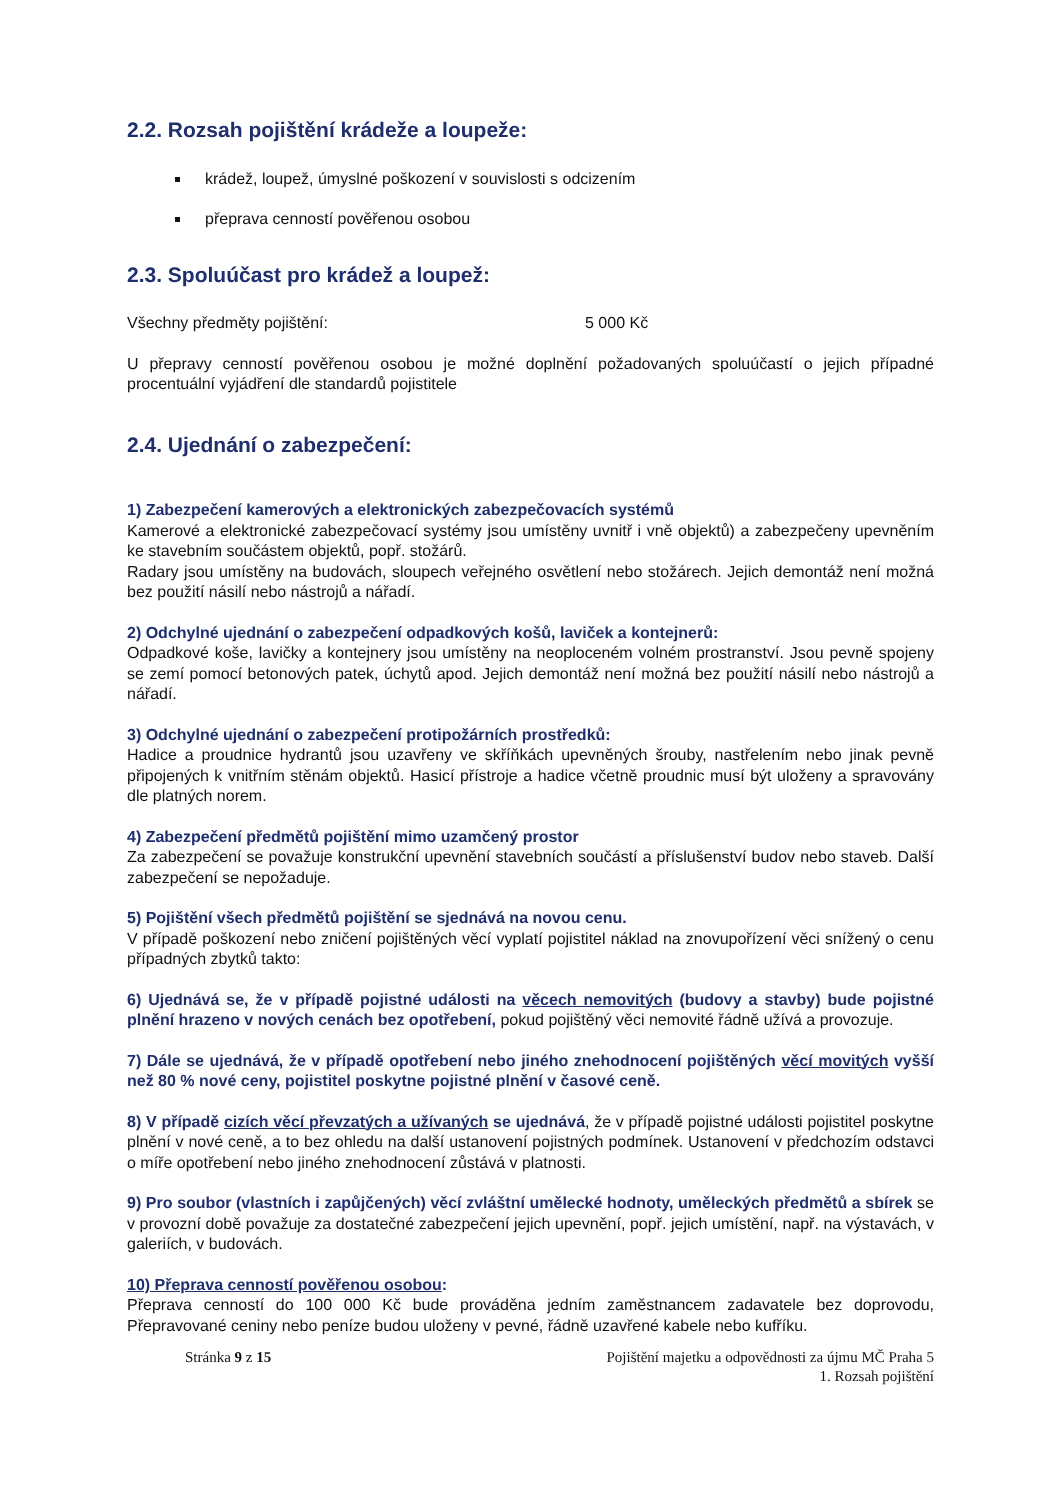2.2. Rozsah pojištění krádeže a loupeže:
krádež, loupež, úmyslné poškození v souvislosti s odcizením
přeprava cenností pověřenou osobou
2.3. Spoluúčast pro krádež a loupež:
Všechny předměty pojištění: 5 000 Kč
U přepravy cenností pověřenou osobou je možné doplnění požadovaných spoluúčastí o jejich případné procentuální vyjádření dle standardů pojistitele
2.4. Ujednání o zabezpečení:
1) Zabezpečení kamerových a elektronických zabezpečovacích systémů
Kamerové a elektronické zabezpečovací systémy jsou umístěny uvnitř i vně objektů) a zabezpečeny upevněním ke stavebním součástem objektů, popř. stožárů.
Radary jsou umístěny na budovách, sloupech veřejného osvětlení nebo stožárech. Jejich demontáž není možná bez použití násilí nebo nástrojů a nářadí.
2) Odchylné ujednání o zabezpečení odpadkových košů, laviček a kontejnerů:
Odpadkové koše, lavičky a kontejnery jsou umístěny na neoploceném volném prostranství. Jsou pevně spojeny se zemí pomocí betonových patek, úchytů apod. Jejich demontáž není možná bez použití násilí nebo nástrojů a nářadí.
3) Odchylné ujednání o zabezpečení protipožárních prostředků:
Hadice a proudnice hydrantů jsou uzavřeny ve skříňkách upevněných šrouby, nastřelením nebo jinak pevně připojených k vnitřním stěnám objektů. Hasicí přístroje a hadice včetně proudnic musí být uloženy a spravovány dle platných norem.
4) Zabezpečení předmětů pojištění mimo uzamčený prostor
Za zabezpečení se považuje konstrukční upevnění stavebních součástí a příslušenství budov nebo staveb. Další zabezpečení se nepožaduje.
5) Pojištění všech předmětů pojištění se sjednává na novou cenu.
V případě poškození nebo zničení pojištěných věcí vyplatí pojistitel náklad na znovupořízení věci snížený o cenu případných zbytků takto:
6) Ujednává se, že v případě pojistné události na věcech nemovitých (budovy a stavby) bude pojistné plnění hrazeno v nových cenách bez opotřebení, pokud pojištěný věci nemovité řádně užívá a provozuje.
7) Dále se ujednává, že v případě opotřebení nebo jiného znehodnocení pojištěných věcí movitých vyšší než 80 % nové ceny, pojistitel poskytne pojistné plnění v časové ceně.
8) V případě cizích věcí převzatých a užívaných se ujednává, že v případě pojistné události pojistitel poskytne plnění v nové ceně, a to bez ohledu na další ustanovení pojistných podmínek. Ustanovení v předchozím odstavci o míře opotřebení nebo jiného znehodnocení zůstává v platnosti.
9) Pro soubor (vlastních i zapůjčených) věcí zvláštní umělecké hodnoty, uměleckých předmětů a sbírek se v provozní době považuje za dostatečné zabezpečení jejich upevnění, popř. jejich umístění, např. na výstavách, v galeriích, v budovách.
10) Přeprava cenností pověřenou osobou:
Přeprava cenností do 100 000 Kč bude prováděna jedním zaměstnancem zadavatele bez doprovodu, Přepravované ceniny nebo peníze budou uloženy v pevné, řádně uzavřené kabele nebo kufříku.
Stránka 9 z 15 Pojištění majetku a odpovědnosti za újmu MČ Praha 5
1. Rozsah pojištění